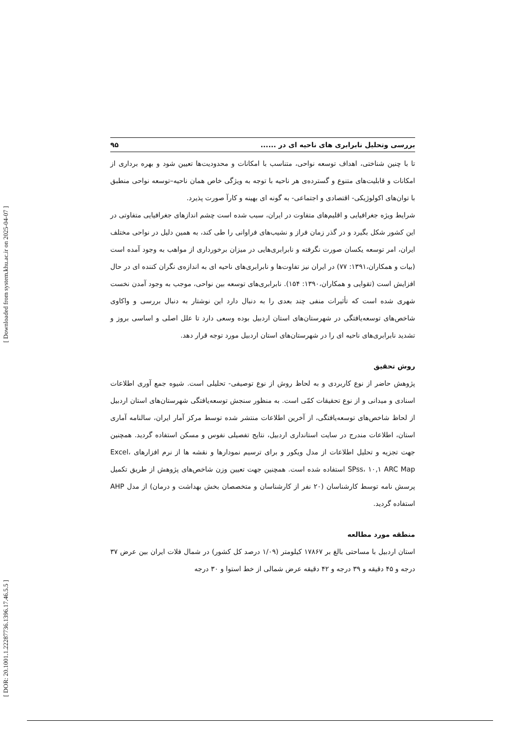[ Downloaded from system.khu.ac.ir on 2025-04-07 ]
[ DOR: 20.1001.1.22287736.1396.17.46.5.5 ]
بررسی وتحلیل نابرابری های ناحیه ای در ...... ۹۵
تا با چنین شناختی، اهداف توسعه نواحی، متناسب با امکانات و محدودیت‌ها تعیین شود و بهره برداری از امکانات و قابلیت‌های متنوع و گسترده‌ی هر ناحیه با توجه به ویژگی خاص همان ناحیه–توسعه نواحی منطبق با توان‌های اکولوژیکی- اقتصادی و اجتماعی- به گونه ای بهینه و کارآ صورت پذیرد.
شرایط ویژه جغرافیایی و اقلیم‌های متفاوت در ایران، سبب شده است چشم اندازهای جغرافیایی متفاوتی در این کشور شکل بگیرد و در گذر زمان فراز و نشیب‌های فراوانی را طی کند، به همین دلیل در نواحی مختلف ایران، امر توسعه یکسان صورت نگرفته و نابرابری‌هایی در میزان برخورداری از مواهب به وجود آمده است (بیات و همکاران،۱۳۹۱: ۷۷) در ایران نیز تفاوت‌ها و نابرابری‌های ناحیه ای به اندازه‌ی نگران کننده ای در حال افزایش است (تقوایی و همکاران،۱۳۹۰: ۱۵۴). نابرابری‌های توسعه بین نواحی، موجب به وجود آمدن نخست شهری شده است که تأثیرات منفی چند بعدی را به دنبال دارد این نوشتار به دنبال بررسی و واکاوی شاخص‌های توسعه‌یافتگی در شهرستان‌های استان اردبیل بوده وسعی دارد تا علل اصلی و اساسی بروز و تشدید نابرابری‌های ناحیه ای را در شهرستان‌های استان اردبیل مورد توجه قرار دهد.
روش تحقیق
پژوهش حاضر از نوع کاربردی و به لحاظ روش از نوع توصیفی- تحلیلی است. شیوه جمع آوری اطلاعات اسنادی و میدانی و از نوع تحقیقات کمّی است. به منظور سنجش توسعه‌یافتگی شهرستان‌های استان اردبیل از لحاظ شاخص‌های توسعه‌یافتگی، از آخرین اطلاعات منتشر شده توسط مرکز آمار ایران، سالنامه آماری استان، اطلاعات مندرج در سایت استانداری اردبیل، نتایج تفصیلی نفوس و مسکن استفاده گردید. همچنین جهت تجزیه و تحلیل اطلاعات از مدل ویکور و برای ترسیم نمودارها و نقشه ها از نرم افزارهای Excel، SPss، ۱۰,۱ ARC Map استفاده شده است. همچنین جهت تعیین وزن شاخص‌های پژوهش از طریق تکمیل پرسش نامه توسط کارشناسان (۲۰ نفر از کارشناسان و متخصصان بخش بهداشت و درمان) از مدل AHP استفاده گردید.
منطقه مورد مطالعه
استان اردبیل با مساحتی بالغ بر ۱۷۸۶۷ کیلومتر (۱/۰۹ درصد کل کشور) در شمال فلات ایران بین عرض ۳۷ درجه و ۴۵ دقیقه و ۳۹ درجه و ۴۲ دقیقه عرض شمالی از خط استوا و ۳۰ درجه